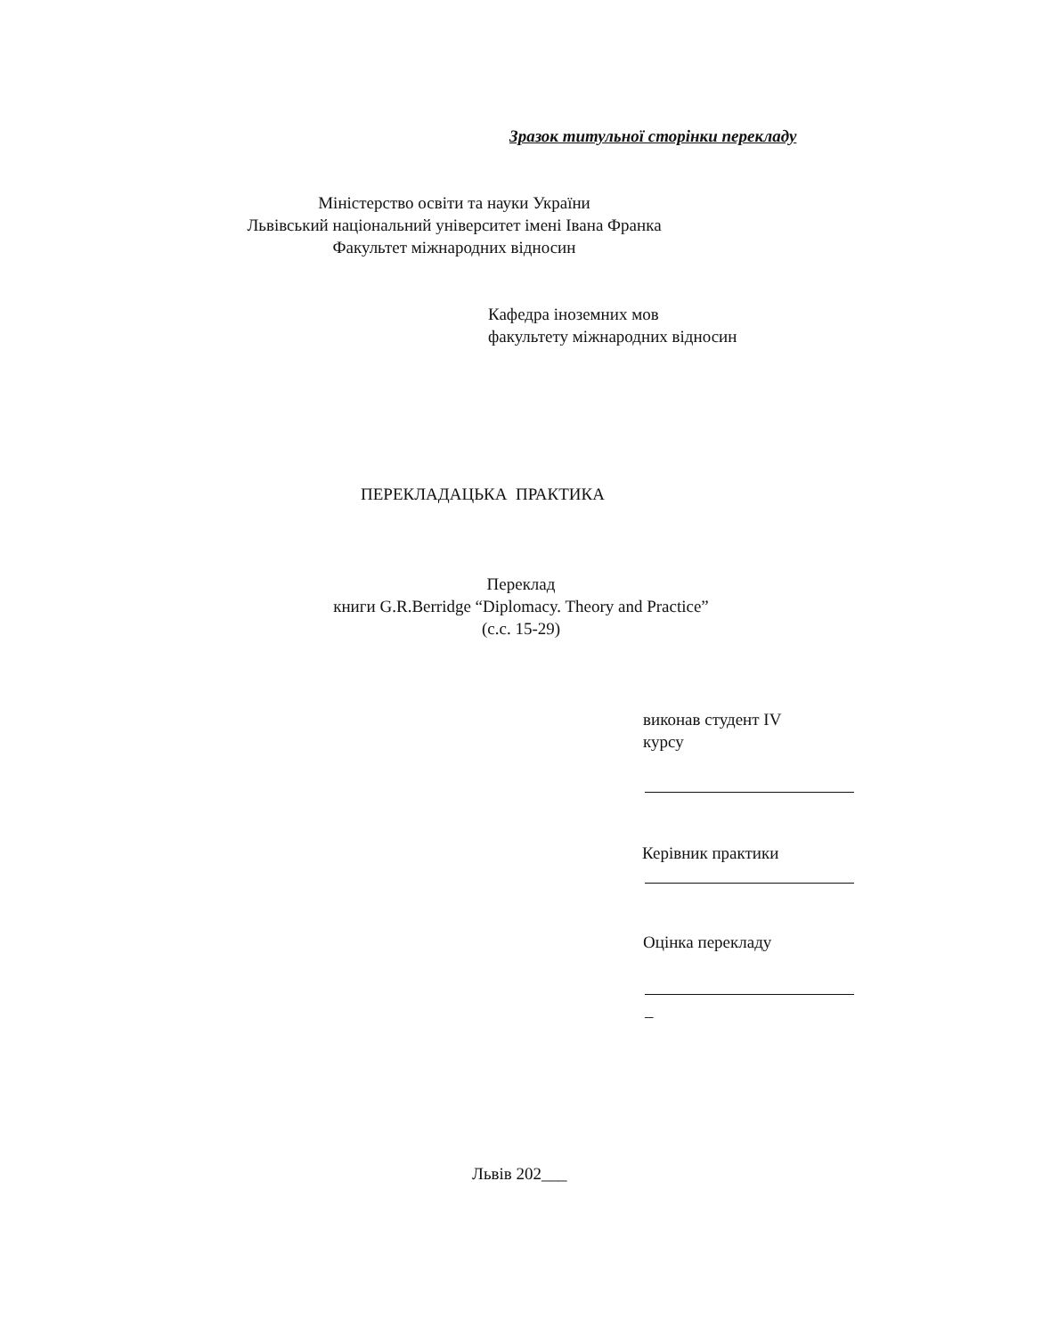Зразок титульної сторінки перекладу
Міністерство освіти та науки України
Львівський національний університет імені Івана Франка
Факультет міжнародних відносин
Кафедра іноземних мов
факультету міжнародних відносин
ПЕРЕКЛАДАЦЬКА ПРАКТИКА
Переклад
книги G.R.Berridge “Diplomacy. Theory and Practice”
(с.с. 15-29)
виконав студент IV
курсу
Керівник практики
Оцінка перекладу
–
Львів 202___